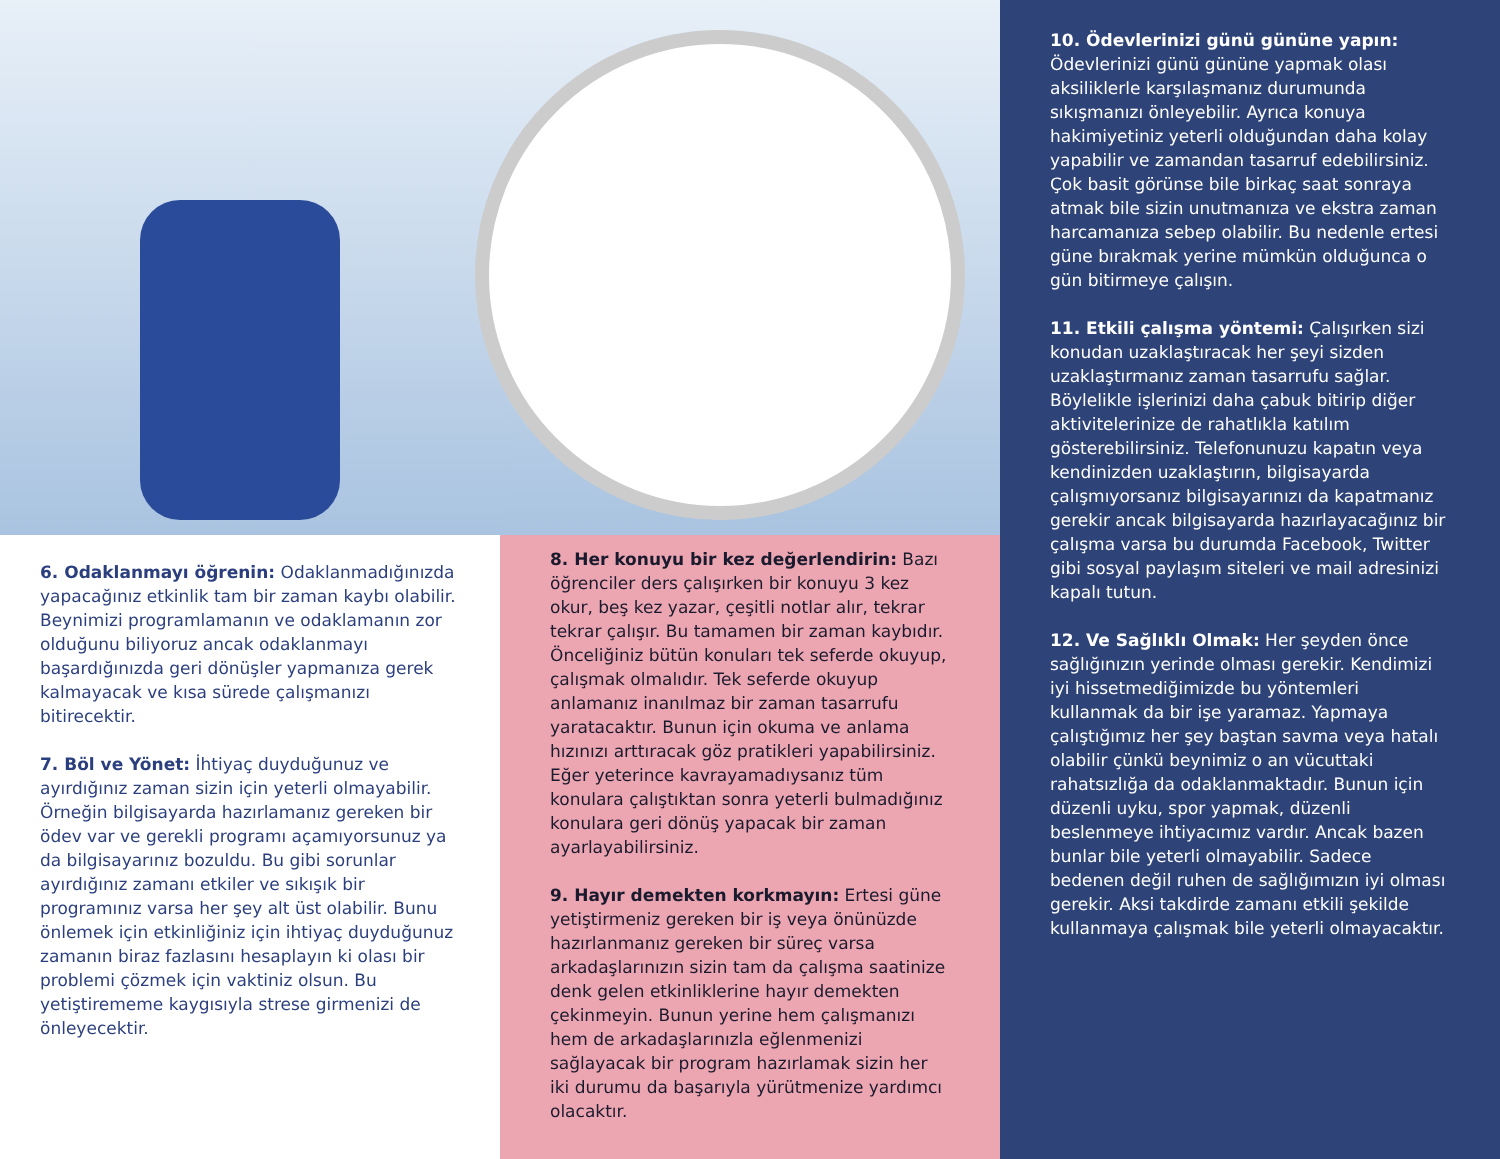6. Odaklanmayı öğrenin: Odaklanmadığınızda yapacağınız etkinlik tam bir zaman kaybı olabilir. Beynimizi programlamanın ve odaklamanın zor olduğunu biliyoruz ancak odaklanmayı başardığınızda geri dönüşler yapmanıza gerek kalmayacak ve kısa sürede çalışmanızı bitirecektir.
7. Böl ve Yönet: İhtiyaç duyduğunuz ve ayırdığınız zaman sizin için yeterli olmayabilir. Örneğin bilgisayarda hazırlamanız gereken bir ödev var ve gerekli programı açamıyorsunuz ya da bilgisayarınız bozuldu. Bu gibi sorunlar ayırdığınız zamanı etkiler ve sıkışık bir programınız varsa her şey alt üst olabilir. Bunu önlemek için etkinliğiniz için ihtiyaç duyduğunuz zamanın biraz fazlasını hesaplayın ki olası bir problemi çözmek için vaktiniz olsun. Bu yetiştirememe kaygısıyla strese girmenizi de önleyecektir.
8. Her konuyu bir kez değerlendirin: Bazı öğrenciler ders çalışırken bir konuyu 3 kez okur, beş kez yazar, çeşitli notlar alır, tekrar tekrar çalışır. Bu tamamen bir zaman kaybıdır. Önceliğiniz bütün konuları tek seferde okuyup, çalışmak olmalıdır. Tek seferde okuyup anlamanız inanılmaz bir zaman tasarrufu yaratacaktır. Bunun için okuma ve anlama hızınızı arttıracak göz pratikleri yapabilirsiniz. Eğer yeterince kavrayamadıysanız tüm konulara çalıştıktan sonra yeterli bulmadığınız konulara geri dönüş yapacak bir zaman ayarlayabilirsiniz.
9. Hayır demekten korkmayın: Ertesi güne yetiştirmeniz gereken bir iş veya önünüzde hazırlanmanız gereken bir süreç varsa arkadaşlarınızın sizin tam da çalışma saatinize denk gelen etkinliklerine hayır demekten çekinmeyin. Bunun yerine hem çalışmanızı hem de arkadaşlarınızla eğlenmenizi sağlayacak bir program hazırlamak sizin her iki durumu da başarıyla yürütmenize yardımcı olacaktır.
10. Ödevlerinizi günü gününe yapın: Ödevlerinizi günü gününe yapmak olası aksiliklerle karşılaşmanız durumunda sıkışmanızı önleyebilir. Ayrıca konuya hakimiyetiniz yeterli olduğundan daha kolay yapabilir ve zamandan tasarruf edebilirsiniz. Çok basit görünse bile birkaç saat sonraya atmak bile sizin unutmanıza ve ekstra zaman harcamanıza sebep olabilir. Bu nedenle ertesi güne bırakmak yerine mümkün olduğunca o gün bitirmeye çalışın.
11. Etkili çalışma yöntemi: Çalışırken sizi konudan uzaklaştıracak her şeyi sizden uzaklaştırmanız zaman tasarrufu sağlar. Böylelikle işlerinizi daha çabuk bitirip diğer aktivitelerinize de rahatlıkla katılım gösterebilirsiniz. Telefonunuzu kapatın veya kendinizden uzaklaştırın, bilgisayarda çalışmıyorsanız bilgisayarınızı da kapatmanız gerekir ancak bilgisayarda hazırlayacağınız bir çalışma varsa bu durumda Facebook, Twitter gibi sosyal paylaşım siteleri ve mail adresinizi kapalı tutun.
12. Ve Sağlıklı Olmak: Her şeyden önce sağlığınızın yerinde olması gerekir. Kendimizi iyi hissetmediğimizde bu yöntemleri kullanmak da bir işe yaramaz. Yapmaya çalıştığımız her şey baştan savma veya hatalı olabilir çünkü beynimiz o an vücuttaki rahatsızlığa da odaklanmaktadır. Bunun için düzenli uyku, spor yapmak, düzenli beslenmeye ihtiyacımız vardır. Ancak bazen bunlar bile yeterli olmayabilir. Sadece bedenen değil ruhen de sağlığımızın iyi olması gerekir. Aksi takdirde zamanı etkili şekilde kullanmaya çalışmak bile yeterli olmayacaktır.